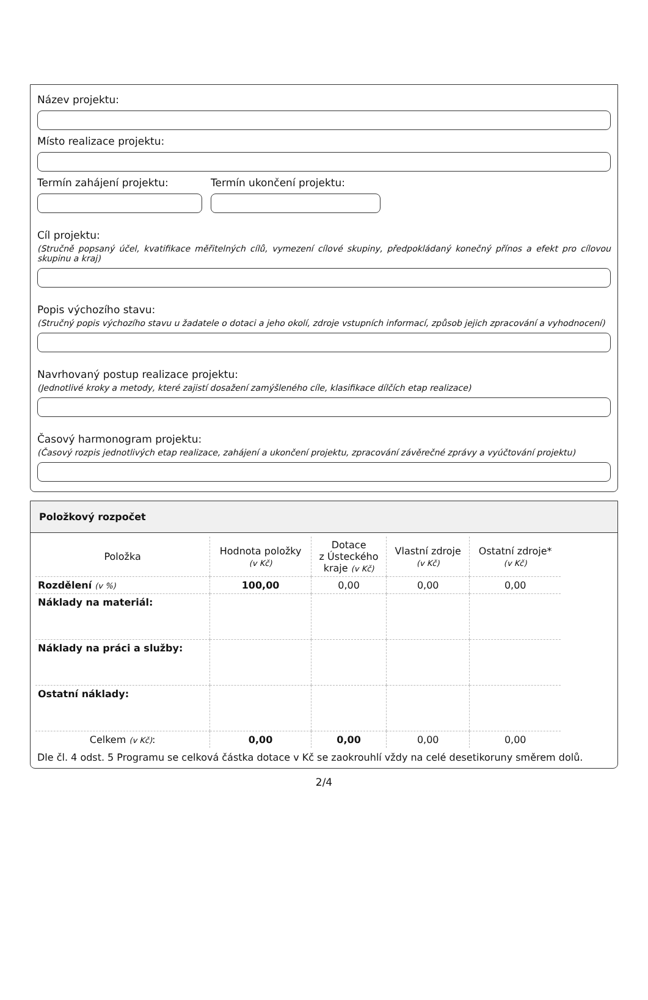Název projektu:
Místo realizace projektu:
Termín zahájení projektu: Termín ukončení projektu:
Cíl projektu:
(Stručně popsaný účel, kvatifikace měřitelných cílů, vymezení cílové skupiny, předpokládaný konečný přínos a efekt pro cílovou skupinu a kraj)
Popis výchozího stavu:
(Stručný popis výchozího stavu u žadatele o dotaci a jeho okolí, zdroje vstupních informací, způsob jejich zpracování a vyhodnocení)
Navrhovaný postup realizace projektu:
(Jednotlivé kroky a metody, které zajistí dosažení zamýšleného cíle, klasifikace dílčích etap realizace)
Časový harmonogram projektu:
(Časový rozpis jednotlivých etap realizace, zahájení a ukončení projektu, zpracování závěrečné zprávy a vyúčtování projektu)
Položkový rozpočet
| Položka | Hodnota položky (v Kč) | Dotace z Ústeckého kraje (v Kč) | Vlastní zdroje (v Kč) | Ostatní zdroje* (v Kč) |
| --- | --- | --- | --- | --- |
| Rozdělení (v %) | 100,00 | 0,00 | 0,00 | 0,00 |
| Náklady na materiál: | | | | |
| Náklady na práci a služby: | | | | |
| Ostatní náklady: | | | | |
| Celkem (v Kč) : | 0,00 | 0,00 | 0,00 | 0,00 |
Dle čl. 4 odst. 5 Programu se celková částka dotace v Kč se zaokrouhlí vždy na celé desetikoruny směrem dolů.
2/4